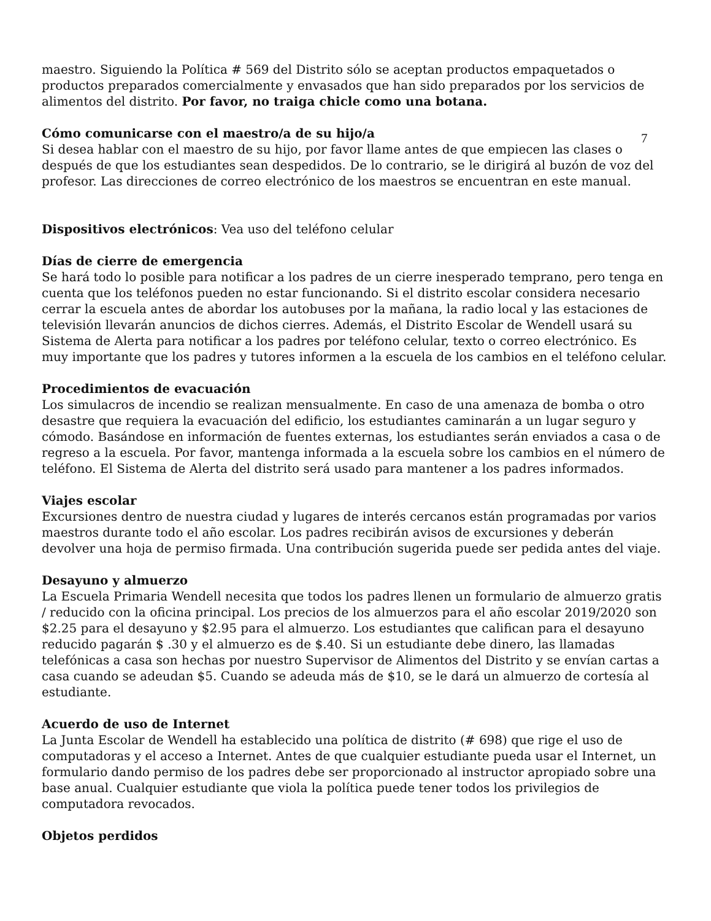maestro. Siguiendo la Política # 569 del Distrito sólo se aceptan productos empaquetados o productos preparados comercialmente y envasados que han sido preparados por los servicios de alimentos del distrito. Por favor, no traiga chicle como una botana.
Cómo comunicarse con el maestro/a de su hijo/a
7
Si desea hablar con el maestro de su hijo, por favor llame antes de que empiecen las clases o después de que los estudiantes sean despedidos. De lo contrario, se le dirigirá al buzón de voz del profesor. Las direcciones de correo electrónico de los maestros se encuentran en este manual.
Dispositivos electrónicos: Vea uso del teléfono celular
Días de cierre de emergencia
Se hará todo lo posible para notificar a los padres de un cierre inesperado temprano, pero tenga en cuenta que los teléfonos pueden no estar funcionando. Si el distrito escolar considera necesario cerrar la escuela antes de abordar los autobuses por la mañana, la radio local y las estaciones de televisión llevarán anuncios de dichos cierres. Además, el Distrito Escolar de Wendell usará su Sistema de Alerta para notificar a los padres por teléfono celular, texto o correo electrónico. Es muy importante que los padres y tutores informen a la escuela de los cambios en el teléfono celular.
Procedimientos de evacuación
Los simulacros de incendio se realizan mensualmente. En caso de una amenaza de bomba o otro desastre que requiera la evacuación del edificio, los estudiantes caminarán a un lugar seguro y cómodo. Basándose en información de fuentes externas, los estudiantes serán enviados a casa o de regreso a la escuela. Por favor, mantenga informada a la escuela sobre los cambios en el número de teléfono. El Sistema de Alerta del distrito será usado para mantener a los padres informados.
Viajes escolar
Excursiones dentro de nuestra ciudad y lugares de interés cercanos están programadas por varios maestros durante todo el año escolar. Los padres recibirán avisos de excursiones y deberán devolver una hoja de permiso firmada. Una contribución sugerida puede ser pedida antes del viaje.
Desayuno y almuerzo
La Escuela Primaria Wendell necesita que todos los padres llenen un formulario de almuerzo gratis / reducido con la oficina principal. Los precios de los almuerzos para el año escolar 2019/2020 son $2.25 para el desayuno y $2.95 para el almuerzo. Los estudiantes que califican para el desayuno reducido pagarán $ .30 y el almuerzo es de $.40. Si un estudiante debe dinero, las llamadas telefónicas a casa son hechas por nuestro Supervisor de Alimentos del Distrito y se envían cartas a casa cuando se adeudan $5. Cuando se adeuda más de $10, se le dará un almuerzo de cortesía al estudiante.
Acuerdo de uso de Internet
La Junta Escolar de Wendell ha establecido una política de distrito (# 698) que rige el uso de computadoras y el acceso a Internet. Antes de que cualquier estudiante pueda usar el Internet, un formulario dando permiso de los padres debe ser proporcionado al instructor apropiado sobre una base anual. Cualquier estudiante que viola la política puede tener todos los privilegios de computadora revocados.
Objetos perdidos